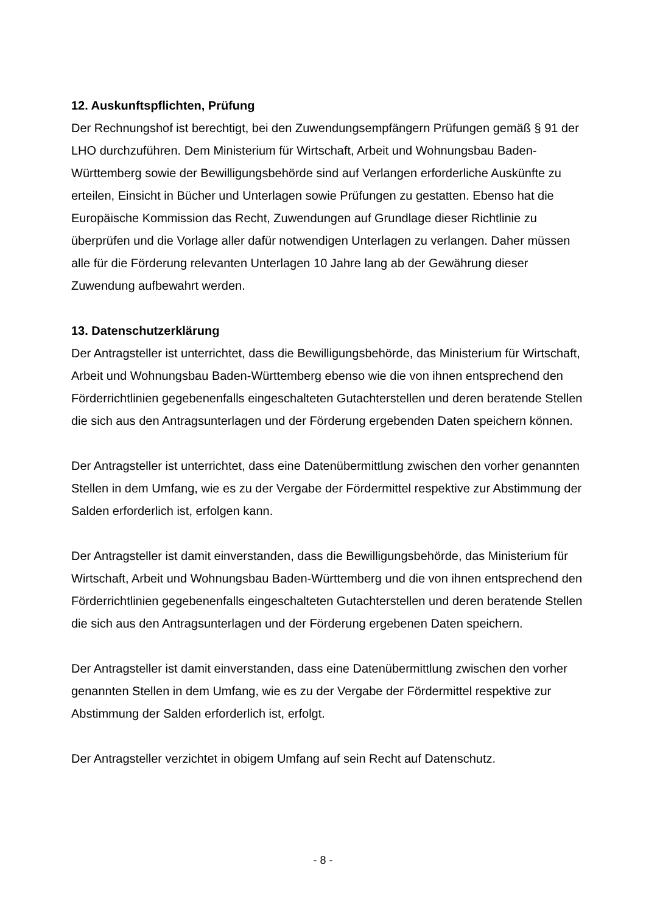12. Auskunftspflichten, Prüfung
Der Rechnungshof ist berechtigt, bei den Zuwendungsempfängern Prüfungen gemäß § 91 der LHO durchzuführen. Dem Ministerium für Wirtschaft, Arbeit und Wohnungsbau Baden-Württemberg sowie der Bewilligungsbehörde sind auf Verlangen erforderliche Auskünfte zu erteilen, Einsicht in Bücher und Unterlagen sowie Prüfungen zu gestatten. Ebenso hat die Europäische Kommission das Recht, Zuwendungen auf Grundlage dieser Richtlinie zu überprüfen und die Vorlage aller dafür notwendigen Unterlagen zu verlangen. Daher müssen alle für die Förderung relevanten Unterlagen 10 Jahre lang ab der Gewährung dieser Zuwendung aufbewahrt werden.
13. Datenschutzerklärung
Der Antragsteller ist unterrichtet, dass die Bewilligungsbehörde, das Ministerium für Wirtschaft, Arbeit und Wohnungsbau Baden-Württemberg ebenso wie die von ihnen entsprechend den Förderrichtlinien gegebenenfalls eingeschalteten Gutachterstellen und deren beratende Stellen die sich aus den Antragsunterlagen und der Förderung ergebenden Daten speichern können.
Der Antragsteller ist unterrichtet, dass eine Datenübermittlung zwischen den vorher genannten Stellen in dem Umfang, wie es zu der Vergabe der Fördermittel respektive zur Abstimmung der Salden erforderlich ist, erfolgen kann.
Der Antragsteller ist damit einverstanden, dass die Bewilligungsbehörde, das Ministerium für Wirtschaft, Arbeit und Wohnungsbau Baden-Württemberg und die von ihnen entsprechend den Förderrichtlinien gegebenenfalls eingeschalteten Gutachterstellen und deren beratende Stellen die sich aus den Antragsunterlagen und der Förderung ergebenen Daten speichern.
Der Antragsteller ist damit einverstanden, dass eine Datenübermittlung zwischen den vorher genannten Stellen in dem Umfang, wie es zu der Vergabe der Fördermittel respektive zur Abstimmung der Salden erforderlich ist, erfolgt.
Der Antragsteller verzichtet in obigem Umfang auf sein Recht auf Datenschutz.
- 8 -